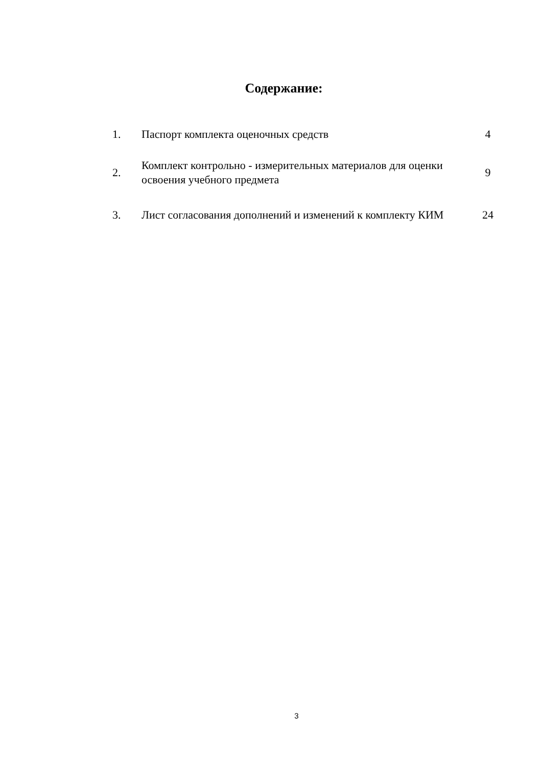Содержание:
| 1. | Паспорт комплекта оценочных средств | 4 |
| 2. | Комплект контрольно - измерительных материалов для оценки освоения учебного предмета | 9 |
| 3. | Лист согласования дополнений и изменений к комплекту КИМ | 24 |
3